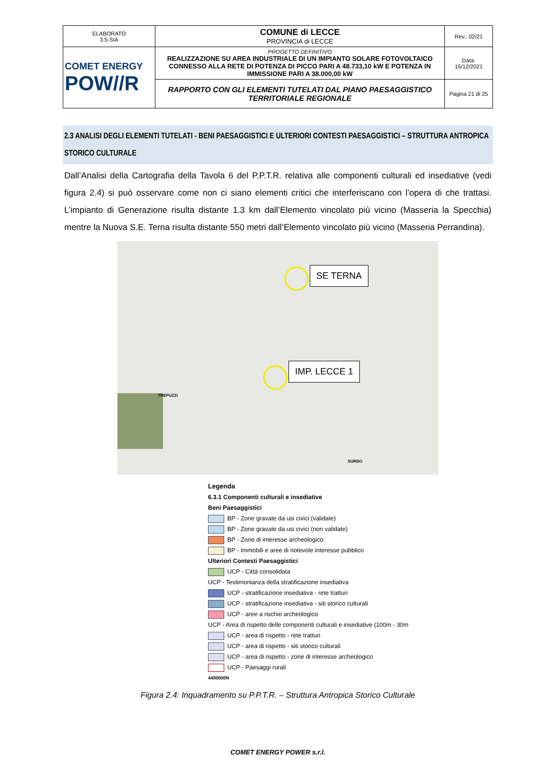| ELABORATO 3.5-SIA | COMUNE di LECCE PROVINCIA di LECCE | Rev.: 02/21 |
| COMET ENERGY POW//R | PROGETTO DEFINITIVO REALIZZAZIONE SU AREA INDUSTRIALE DI UN IMPIANTO SOLARE FOTOVOLTAICO CONNESSO ALLA RETE DI POTENZA DI PICCO PARI A 48.733,10 kW E POTENZA IN IMMISSIONE PARI A 38.000,00 kW | Data: 15/12/2021 |
| | RAPPORTO CON GLI ELEMENTI TUTELATI DAL PIANO PAESAGGISTICO TERRITORIALE REGIONALE | Pagina 21 di 25 |
2.3 ANALISI DEGLI ELEMENTI TUTELATI - BENI PAESAGGISTICI E ULTERIORI CONTESTI PAESAGGISTICI – STRUTTURA ANTROPICA STORICO CULTURALE
Dall’Analisi della Cartografia della Tavola 6 del P.P.T.R. relativa alle componenti culturali ed insediative (vedi figura 2.4) si può osservare come non ci siano elementi critici che interferiscano con l’opera di che trattasi. L’impianto di Generazione risulta distante 1.3 km dall’Elemento vincolato più vicino (Masseria la Specchia) mentre la Nuova S.E. Terna risulta distante 550 metri dall’Elemento vincolato più vicino (Masseria Perrandina).
SE TERNA
IMP. LECCE 1
TREPUZZI
SURBO
Legenda
6.3.1 Componenti culturali e insediative
Beni Paesaggistici
BP - Zone gravate da usi civici (validate)
BP - Zone gravate da usi civici (non validate)
BP - Zone di interesse archeologico
BP - Immobili e aree di notevole interesse pubblico
Ulteriori Contesti Paesaggistici
UCP - Città consolidata
UCP - Testimonianza della stratificazione insediativa
UCP - stratificazione insediativa - rete tratturi
UCP - stratificazione insediativa - siti storico culturali
UCP - aree a rischio archeologico
UCP - Area di rispetto delle componenti culturali e insediative (100m - 30m
UCP - area di rispetto - rete tratturi
UCP - area di rispetto - siti storico culturali
UCP - area di rispetto - zone di interesse archeologico
UCP - Paesaggi rurali
4490000N
Figura 2.4: Inquadramento su P.P.T.R. – Struttura Antropica Storico Culturale
COMET ENERGY POWER s.r.l.